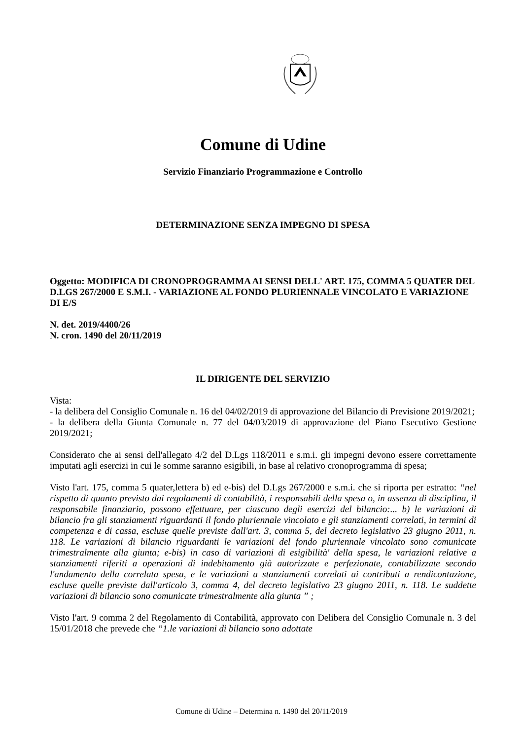Comune di Udine
Servizio Finanziario Programmazione e Controllo
DETERMINAZIONE SENZA IMPEGNO DI SPESA
Oggetto: MODIFICA DI CRONOPROGRAMMA AI SENSI DELL' ART. 175, COMMA 5 QUATER DEL D.LGS 267/2000 E S.M.I. - VARIAZIONE AL FONDO PLURIENNALE VINCOLATO E VARIAZIONE DI E/S
N. det. 2019/4400/26
N. cron. 1490 del 20/11/2019
IL DIRIGENTE DEL SERVIZIO
Vista:
- la delibera del Consiglio Comunale n. 16 del 04/02/2019 di approvazione del Bilancio di Previsione 2019/2021;
- la delibera della Giunta Comunale n. 77 del 04/03/2019 di approvazione del Piano Esecutivo Gestione 2019/2021;
Considerato che ai sensi dell'allegato 4/2 del D.Lgs 118/2011 e s.m.i. gli impegni devono essere correttamente imputati agli esercizi in cui le somme saranno esigibili, in base al relativo cronoprogramma di spesa;
Visto l'art. 175, comma 5 quater,lettera b) ed e-bis) del D.Lgs 267/2000 e s.m.i. che si riporta per estratto: “nel rispetto di quanto previsto dai regolamenti di contabilità, i responsabili della spesa o, in assenza di disciplina, il responsabile finanziario, possono effettuare, per ciascuno degli esercizi del bilancio:... b) le variazioni di bilancio fra gli stanziamenti riguardanti il fondo pluriennale vincolato e gli stanziamenti correlati, in termini di competenza e di cassa, escluse quelle previste dall'art. 3, comma 5, del decreto legislativo 23 giugno 2011, n. 118. Le variazioni di bilancio riguardanti le variazioni del fondo pluriennale vincolato sono comunicate trimestralmente alla giunta; e-bis) in caso di variazioni di esigibilità' della spesa, le variazioni relative a stanziamenti riferiti a operazioni di indebitamento già autorizzate e perfezionate, contabilizzate secondo l'andamento della correlata spesa, e le variazioni a stanziamenti correlati ai contributi a rendicontazione, escluse quelle previste dall'articolo 3, comma 4, del decreto legislativo 23 giugno 2011, n. 118. Le suddette variazioni di bilancio sono comunicate trimestralmente alla giunta ” ;
Visto l'art. 9 comma 2 del Regolamento di Contabilità, approvato con Delibera del Consiglio Comunale n. 3 del 15/01/2018 che prevede che “1.le variazioni di bilancio sono adottate
Comune di Udine – Determina n. 1490 del 20/11/2019